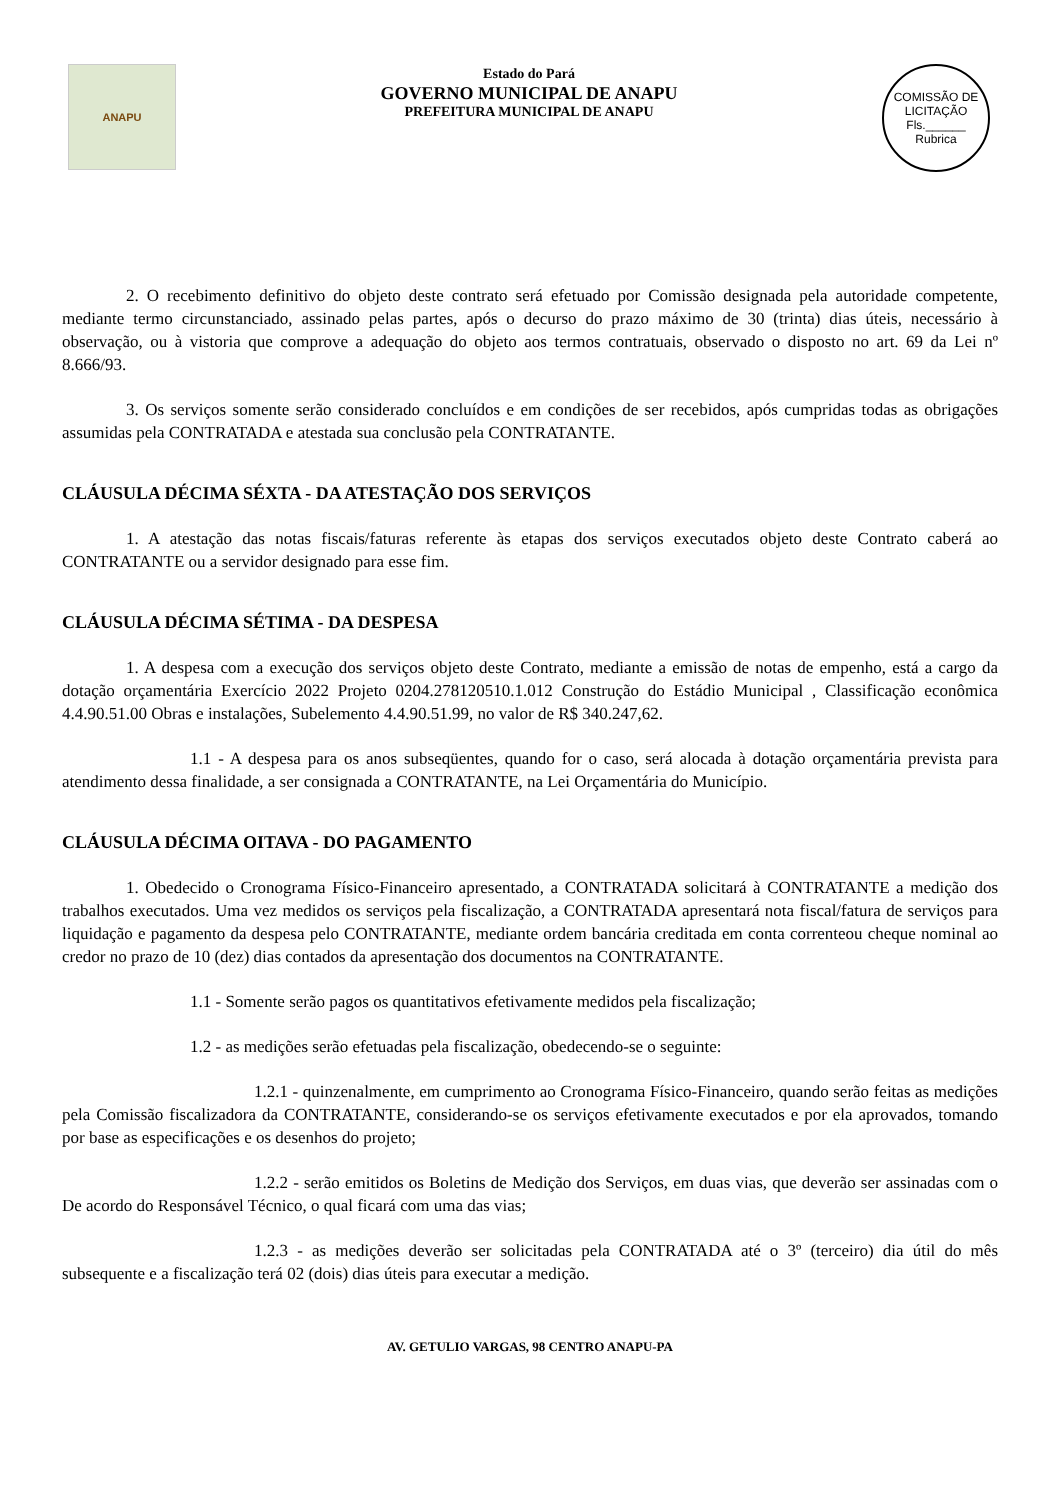ANAPU
Estado do Pará
GOVERNO MUNICIPAL DE ANAPU
PREFEITURA MUNICIPAL DE ANAPU
COMISSÃO DE LICITAÇÃO
Fls.______
Rubrica
2. O recebimento definitivo do objeto deste contrato será efetuado por Comissão designada pela autoridade competente, mediante termo circunstanciado, assinado pelas partes, após o decurso do prazo máximo de 30 (trinta) dias úteis, necessário à observação, ou à vistoria que comprove a adequação do objeto aos termos contratuais, observado o disposto no art. 69 da Lei nº 8.666/93.
3. Os serviços somente serão considerado concluídos e em condições de ser recebidos, após cumpridas todas as obrigações assumidas pela CONTRATADA e atestada sua conclusão pela CONTRATANTE.
CLÁUSULA DÉCIMA SÉXTA - DA ATESTAÇÃO DOS SERVIÇOS
1. A atestação das notas fiscais/faturas referente às etapas dos serviços executados objeto deste Contrato caberá ao CONTRATANTE ou a servidor designado para esse fim.
CLÁUSULA DÉCIMA SÉTIMA - DA DESPESA
1. A despesa com a execução dos serviços objeto deste Contrato, mediante a emissão de notas de empenho, está a cargo da dotação orçamentária Exercício 2022 Projeto 0204.278120510.1.012 Construção do Estádio Municipal , Classificação econômica 4.4.90.51.00 Obras e instalações, Subelemento 4.4.90.51.99, no valor de R$ 340.247,62.
1.1 - A despesa para os anos subseqüentes, quando for o caso, será alocada à dotação orçamentária prevista para atendimento dessa finalidade, a ser consignada a CONTRATANTE, na Lei Orçamentária do Município.
CLÁUSULA DÉCIMA OITAVA - DO PAGAMENTO
1. Obedecido o Cronograma Físico-Financeiro apresentado, a CONTRATADA solicitará à CONTRATANTE a medição dos trabalhos executados. Uma vez medidos os serviços pela fiscalização, a CONTRATADA apresentará nota fiscal/fatura de serviços para liquidação e pagamento da despesa pelo CONTRATANTE, mediante ordem bancária creditada em conta correnteou cheque nominal ao credor no prazo de 10 (dez) dias contados da apresentação dos documentos na CONTRATANTE.
1.1 - Somente serão pagos os quantitativos efetivamente medidos pela fiscalização;
1.2 - as medições serão efetuadas pela fiscalização, obedecendo-se o seguinte:
1.2.1 - quinzenalmente, em cumprimento ao Cronograma Físico-Financeiro, quando serão feitas as medições pela Comissão fiscalizadora da CONTRATANTE, considerando-se os serviços efetivamente executados e por ela aprovados, tomando por base as especificações e os desenhos do projeto;
1.2.2 - serão emitidos os Boletins de Medição dos Serviços, em duas vias, que deverão ser assinadas com o De acordo do Responsável Técnico, o qual ficará com uma das vias;
1.2.3 - as medições deverão ser solicitadas pela CONTRATADA até o 3º (terceiro) dia útil do mês subsequente e a fiscalização terá 02 (dois) dias úteis para executar a medição.
AV. GETULIO VARGAS, 98 CENTRO ANAPU-PA